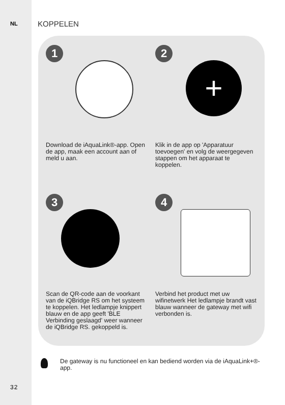NL KOPPELEN
1
Download de iAquaLink®-app. Open de app, maak een account aan of meld u aan.
2
+
Klik in de app op 'Apparatuur toevoegen' en volg de weergegeven stappen om het apparaat te koppelen.
3
Scan de QR-code aan de voorkant van de iQBridge RS om het systeem te koppelen. Het ledlampje knippert blauw en de app geeft 'BLE Verbinding geslaagd' weer wanneer de iQBridge RS. gekoppeld is.
4
Verbind het product met uw wifinetwerk Het ledlampje brandt vast blauw wanneer de gateway met wifi verbonden is.
De gateway is nu functioneel en kan bediend worden via de iAquaLink+®-app.
32